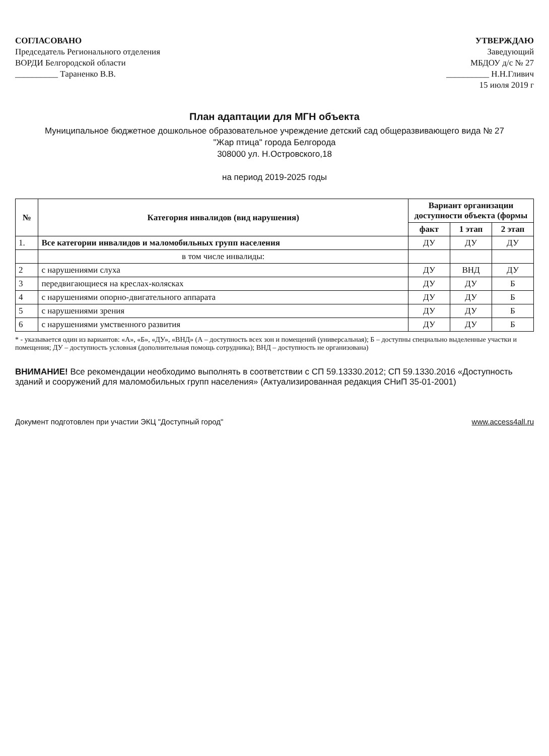СОГЛАСОВАНО
Председатель Регионального отделения
ВОРДИ Белгородской области
__________ Тараненко В.В.
УТВЕРЖДАЮ
Заведующий
МБДОУ д/с № 27
__________ Н.Н.Гливич
15 июля 2019 г
План адаптации для МГН объекта
Муниципальное бюджетное дошкольное образовательное учреждение детский сад общеразвивающего вида № 27
"Жар птица" города Белгорода
308000 ул. Н.Островского,18
на период 2019-2025 годы
| № | Категория инвалидов (вид нарушения) | Вариант организации доступности объекта (формы | | |
| --- | --- | --- | --- | --- |
| | | факт | 1 этап | 2 этап |
| 1. | Все категории инвалидов и маломобильных групп населения | ДУ | ДУ | ДУ |
| | в том числе инвалиды: | | | |
| 2 | с нарушениями слуха | ДУ | ВНД | ДУ |
| 3 | передвигающиеся на креслах-колясках | ДУ | ДУ | Б |
| 4 | с нарушениями опорно-двигательного аппарата | ДУ | ДУ | Б |
| 5 | с нарушениями зрения | ДУ | ДУ | Б |
| 6 | с нарушениями умственного развития | ДУ | ДУ | Б |
* - указывается один из вариантов: «А», «Б», «ДУ», «ВНД» (А – доступность всех зон и помещений (универсальная); Б – доступны специально выделенные участки и помещения; ДУ – доступность условная (дополнительная помощь сотрудника); ВНД – доступность не организована)
ВНИМАНИЕ! Все рекомендации необходимо выполнять в соответствии с СП 59.13330.2012; СП 59.1330.2016 «Доступность зданий и сооружений для маломобильных групп населения» (Актуализированная редакция СНиП 35-01-2001)
Документ подготовлен при участии ЭКЦ "Доступный город" www.access4all.ru